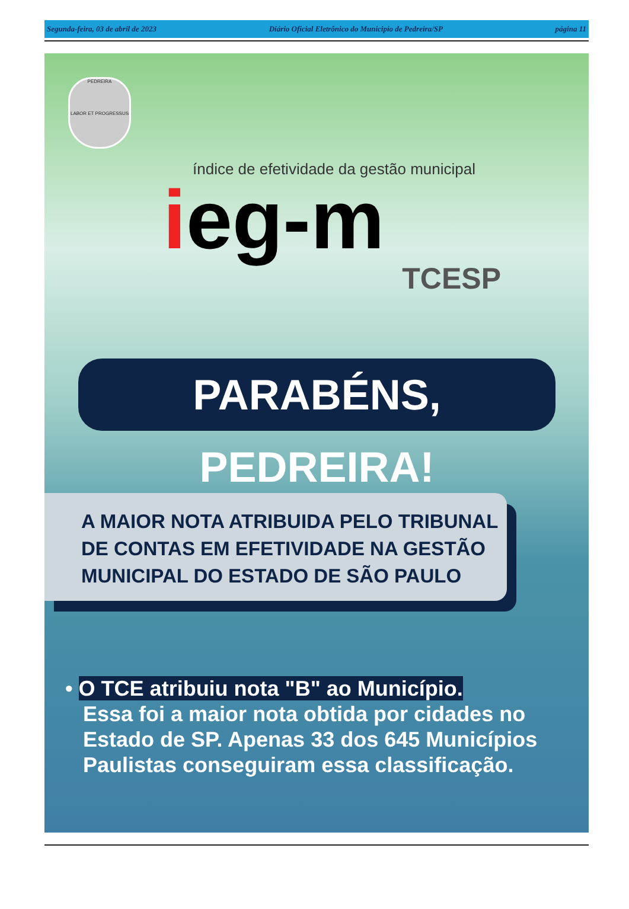Segunda-feira, 03 de abril de 2023 Diário Oficial Eletrônico do Municipio de Pedreira/SP página 11
PEDREIRA
LABOR ET PROGRESSUS
índice de efetividade da gestão municipal
ieg-m
TCESP
PARABÉNS, PEDREIRA!
A MAIOR NOTA ATRIBUIDA PELO TRIBUNAL
DE CONTAS EM EFETIVIDADE NA GESTÃO
MUNICIPAL DO ESTADO DE SÃO PAULO
• O TCE atribuiu nota "B" ao Município.
Essa foi a maior nota obtida por cidades no
Estado de SP. Apenas 33 dos 645 Municípios
Paulistas conseguiram essa classificação.